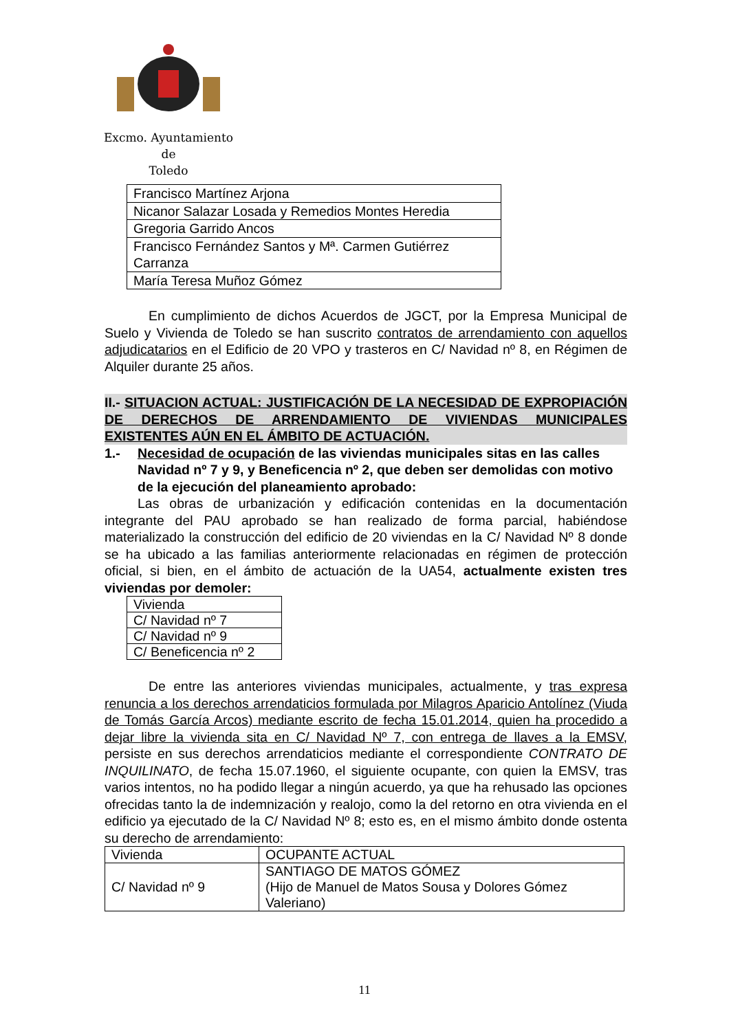Excmo. Ayuntamiento
de
Toledo
| Francisco Martínez Arjona |
| Nicanor Salazar Losada y Remedios Montes Heredia |
| Gregoria Garrido Ancos |
| Francisco Fernández Santos y Mª. Carmen Gutiérrez Carranza |
| María Teresa Muñoz Gómez |
En cumplimiento de dichos Acuerdos de JGCT, por la Empresa Municipal de Suelo y Vivienda de Toledo se han suscrito contratos de arrendamiento con aquellos adjudicatarios en el Edificio de 20 VPO y trasteros en C/ Navidad nº 8, en Régimen de Alquiler durante 25 años.
II.- SITUACION ACTUAL: JUSTIFICACIÓN DE LA NECESIDAD DE EXPROPIACIÓN DE DERECHOS DE ARRENDAMIENTO DE VIVIENDAS MUNICIPALES EXISTENTES AÚN EN EL ÁMBITO DE ACTUACIÓN.
1.- Necesidad de ocupación de las viviendas municipales sitas en las calles Navidad nº 7 y 9, y Beneficencia nº 2, que deben ser demolidas con motivo de la ejecución del planeamiento aprobado:
Las obras de urbanización y edificación contenidas en la documentación integrante del PAU aprobado se han realizado de forma parcial, habiéndose materializado la construcción del edificio de 20 viviendas en la C/ Navidad Nº 8 donde se ha ubicado a las familias anteriormente relacionadas en régimen de protección oficial, si bien, en el ámbito de actuación de la UA54, actualmente existen tres viviendas por demoler:
| Vivienda |
| C/ Navidad nº 7 |
| C/ Navidad nº 9 |
| C/ Beneficencia nº 2 |
De entre las anteriores viviendas municipales, actualmente, y tras expresa renuncia a los derechos arrendaticios formulada por Milagros Aparicio Antolínez (Viuda de Tomás García Arcos) mediante escrito de fecha 15.01.2014, quien ha procedido a dejar libre la vivienda sita en C/ Navidad Nº 7, con entrega de llaves a la EMSV, persiste en sus derechos arrendaticios mediante el correspondiente CONTRATO DE INQUILINATO, de fecha 15.07.1960, el siguiente ocupante, con quien la EMSV, tras varios intentos, no ha podido llegar a ningún acuerdo, ya que ha rehusado las opciones ofrecidas tanto la de indemnización y realojo, como la del retorno en otra vivienda en el edificio ya ejecutado de la C/ Navidad Nº 8; esto es, en el mismo ámbito donde ostenta su derecho de arrendamiento:
| Vivienda | OCUPANTE ACTUAL |
| C/ Navidad nº 9 | SANTIAGO DE MATOS GÓMEZ (Hijo de Manuel de Matos Sousa y Dolores Gómez Valeriano) |
11